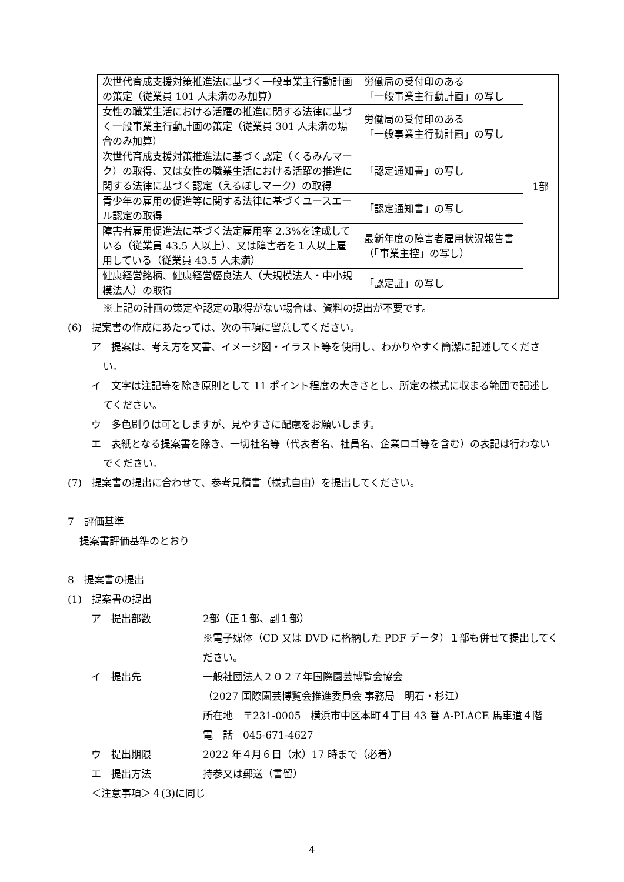| 次世代育成支援対策推進法に基づく一般事業主行動計画の策定（従業員 101 人未満のみ加算） | 労働局の受付印のある 「一般事業主行動計画」の写し | 1部 |
| 女性の職業生活における活躍の推進に関する法律に基づく一般事業主行動計画の策定（従業員 301 人未満の場合のみ加算） | 労働局の受付印のある 「一般事業主行動計画」の写し | |
| 次世代育成支援対策推進法に基づく認定（くるみんマーク）の取得、又は女性の職業生活における活躍の推進に関する法律に基づく認定（えるぼしマーク）の取得 | 「認定通知書」の写し | |
| 青少年の雇用の促進等に関する法律に基づくユースエール認定の取得 | 「認定通知書」の写し | |
| 障害者雇用促進法に基づく法定雇用率 2.3%を達成している（従業員 43.5 人以上）、又は障害者を１人以上雇用している（従業員 43.5 人未満） | 最新年度の障害者雇用状況報告書（「事業主控」の写し） | |
| 健康経営銘柄、健康経営優良法人（大規模法人・中小規模法人）の取得 | 「認定証」の写し | |
※上記の計画の策定や認定の取得がない場合は、資料の提出が不要です。
(6)　提案書の作成にあたっては、次の事項に留意してください。
ア　提案は、考え方を文書、イメージ図・イラスト等を使用し、わかりやすく簡潔に記述してください。
イ　文字は注記等を除き原則として 11 ポイント程度の大きさとし、所定の様式に収まる範囲で記述してください。
ウ　多色刷りは可としますが、見やすさに配慮をお願いします。
エ　表紙となる提案書を除き、一切社名等（代表者名、社員名、企業ロゴ等を含む）の表記は行わないでください。
(7)　提案書の提出に合わせて、参考見積書（様式自由）を提出してください。
7　評価基準
提案書評価基準のとおり
8　提案書の提出
(1)　提案書の提出
ア　提出部数 2部（正１部、副１部）
※電子媒体（CD 又は DVD に格納した PDF データ）１部も併せて提出してください。
イ　提出先 一般社団法人２０２７年国際園芸博覧会協会
（2027 国際園芸博覧会推進委員会 事務局　明石・杉江）
所在地　〒231-0005　横浜市中区本町４丁目 43 番 A-PLACE 馬車道４階
電　話　045-671-4627
ウ　提出期限 2022 年４月６日（水）17 時まで（必着）
エ　提出方法 持参又は郵送（書留）
＜注意事項＞４(3)に同じ
4